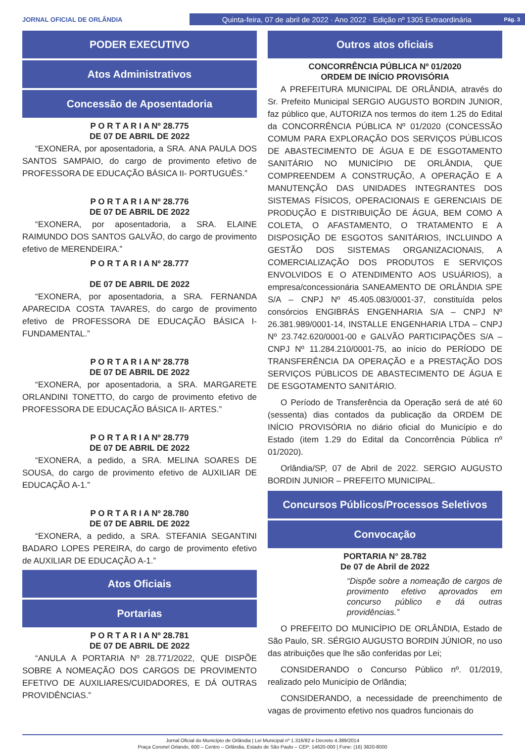JORNAL OFICIAL DE ORLÂNDIA
Quinta-feira, 07 de abril de 2022 · Ano 2022 · Edição nº 1305 Extraordinária Pág. 3
PODER EXECUTIVO
Atos Administrativos
Concessão de Aposentadoria
P O R T A R I A Nº 28.775
DE 07 DE ABRIL DE 2022
“EXONERA, por aposentadoria, a SRA. ANA PAULA DOS SANTOS SAMPAIO, do cargo de provimento efetivo de PROFESSORA DE EDUCAÇÃO BÁSICA II- PORTUGUÊS.”
P O R T A R I A Nº 28.776
DE 07 DE ABRIL DE 2022
“EXONERA, por aposentadoria, a SRA. ELAINE RAIMUNDO DOS SANTOS GALVÃO, do cargo de provimento efetivo de MERENDEIRA.”
P O R T A R I A Nº 28.777
DE 07 DE ABRIL DE 2022
“EXONERA, por aposentadoria, a SRA. FERNANDA APARECIDA COSTA TAVARES, do cargo de provimento efetivo de PROFESSORA DE EDUCAÇÃO BÁSICA I-FUNDAMENTAL.”
P O R T A R I A Nº 28.778
DE 07 DE ABRIL DE 2022
“EXONERA, por aposentadoria, a SRA. MARGARETE ORLANDINI TONETTO, do cargo de provimento efetivo de PROFESSORA DE EDUCAÇÃO BÁSICA II- ARTES.”
P O R T A R I A Nº 28.779
DE 07 DE ABRIL DE 2022
“EXONERA, a pedido, a SRA. MELINA SOARES DE SOUSA, do cargo de provimento efetivo de AUXILIAR DE EDUCAÇÃO A-1.”
P O R T A R I A Nº 28.780
DE 07 DE ABRIL DE 2022
“EXONERA, a pedido, a SRA. STEFANIA SEGANTINI BADARO LOPES PEREIRA, do cargo de provimento efetivo de AUXILIAR DE EDUCAÇÃO A-1.”
Atos Oficiais
Portarias
P O R T A R I A Nº 28.781
DE 07 DE ABRIL DE 2022
“ANULA A PORTARIA Nº 28.771/2022, QUE DISPÕE SOBRE A NOMEAÇÃO DOS CARGOS DE PROVIMENTO EFETIVO DE AUXILIARES/CUIDADORES, E DÁ OUTRAS PROVIDÊNCIAS.”
Outros atos oficiais
CONCORRÊNCIA PÚBLICA Nº 01/2020
ORDEM DE INÍCIO PROVISÓRIA
A PREFEITURA MUNICIPAL DE ORLÂNDIA, através do Sr. Prefeito Municipal SERGIO AUGUSTO BORDIN JUNIOR, faz público que, AUTORIZA nos termos do item 1.25 do Edital da CONCORRÊNCIA PÚBLICA Nº 01/2020 (CONCESSÃO COMUM PARA EXPLORAÇÃO DOS SERVIÇOS PÚBLICOS DE ABASTECIMENTO DE ÁGUA E DE ESGOTAMENTO SANITÁRIO NO MUNICÍPIO DE ORLÂNDIA, QUE COMPREENDEM A CONSTRUÇÃO, A OPERAÇÃO E A MANUTENÇÃO DAS UNIDADES INTEGRANTES DOS SISTEMAS FÍSICOS, OPERACIONAIS E GERENCIAIS DE PRODUÇÃO E DISTRIBUIÇÃO DE ÁGUA, BEM COMO A COLETA, O AFASTAMENTO, O TRATAMENTO E A DISPOSIÇÃO DE ESGOTOS SANITÁRIOS, INCLUINDO A GESTÃO DOS SISTEMAS ORGANIZACIONAIS, A COMERCIALIZAÇÃO DOS PRODUTOS E SERVIÇOS ENVOLVIDOS E O ATENDIMENTO AOS USUÁRIOS), a empresa/concessionária SANEAMENTO DE ORLÂNDIA SPE S/A – CNPJ Nº 45.405.083/0001-37, constituída pelos consórcios ENGIBRÁS ENGENHARIA S/A – CNPJ Nº 26.381.989/0001-14, INSTALLE ENGENHARIA LTDA – CNPJ Nº 23.742.620/0001-00 e GALVÃO PARTICIPAÇÕES S/A – CNPJ Nº 11.284.210/0001-75, ao início do PERÍODO DE TRANSFERÊNCIA DA OPERAÇÃO e a PRESTAÇÃO DOS SERVIÇOS PÚBLICOS DE ABASTECIMENTO DE ÁGUA E DE ESGOTAMENTO SANITÁRIO.
O Período de Transferência da Operação será de até 60 (sessenta) dias contados da publicação da ORDEM DE INÍCIO PROVISÓRIA no diário oficial do Município e do Estado (item 1.29 do Edital da Concorrência Pública nº 01/2020).
Orlândia/SP, 07 de Abril de 2022. SERGIO AUGUSTO BORDIN JUNIOR – PREFEITO MUNICIPAL.
Concursos Públicos/Processos Seletivos
Convocação
PORTARIA N° 28.782
De 07 de Abril de 2022
“Dispõe sobre a nomeação de cargos de provimento efetivo aprovados em concurso público e dá outras providências.”
O PREFEITO DO MUNICÍPIO DE ORLÂNDIA, Estado de São Paulo, SR. SÉRGIO AUGUSTO BORDIN JÚNIOR, no uso das atribuições que lhe são conferidas por Lei;
CONSIDERANDO o Concurso Público nº. 01/2019, realizado pelo Município de Orlândia;
CONSIDERANDO, a necessidade de preenchimento de vagas de provimento efetivo nos quadros funcionais do
Jornal Oficial do Município de Orlândia | Lei Municipal nº 1.316/82 e Decreto 4.389/2014
Praça Coronel Orlando, 600 – Centro – Orlândia, Estado de São Paulo – CEP: 14620-000 | Fone: (16) 3820-8000